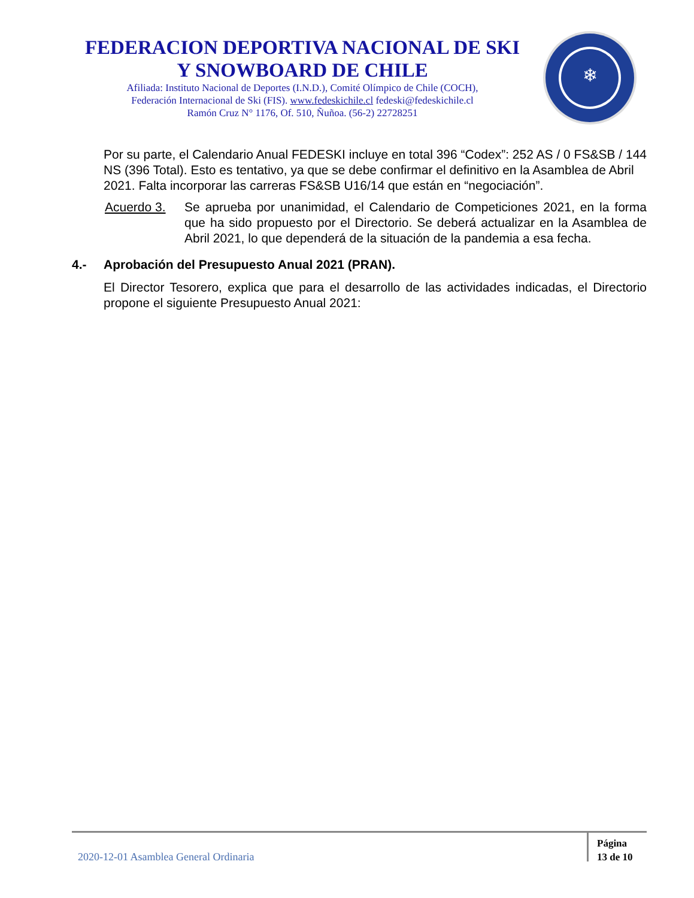FEDERACION DEPORTIVA NACIONAL DE SKI
Y SNOWBOARD DE CHILE
Afiliada: Instituto Nacional de Deportes (I.N.D.), Comité Olímpico de Chile (COCH),
Federación Internacional de Ski (FIS). www.fedeskichile.cl fedeski@fedeskichile.cl
Ramón Cruz N° 1176, Of. 510, Ñuñoa. (56-2) 22728251
❄
Por su parte, el Calendario Anual FEDESKI incluye en total 396 “Codex”: 252 AS / 0 FS&SB / 144 NS (396 Total). Esto es tentativo, ya que se debe confirmar el definitivo en la Asamblea de Abril 2021. Falta incorporar las carreras FS&SB U16/14 que están en “negociación”.
Acuerdo 3. Se aprueba por unanimidad, el Calendario de Competiciones 2021, en la forma que ha sido propuesto por el Directorio. Se deberá actualizar en la Asamblea de Abril 2021, lo que dependerá de la situación de la pandemia a esa fecha.
4.- Aprobación del Presupuesto Anual 2021 (PRAN).
El Director Tesorero, explica que para el desarrollo de las actividades indicadas, el Directorio propone el siguiente Presupuesto Anual 2021:
2020-12-01 Asamblea General Ordinaria
Página
13 de 10